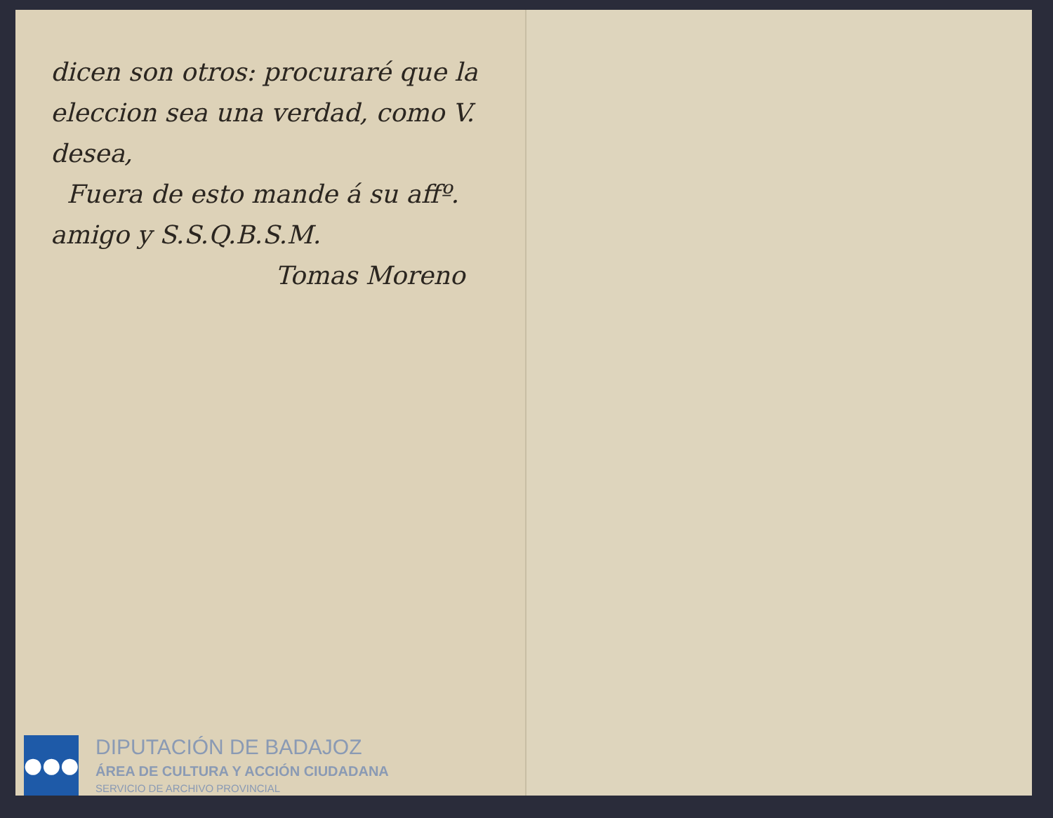dicen son otros: procuraré que la
eleccion sea una verdad, como V.
desea,
Fuera de esto mande á su affº.
amigo y S.S.Q.B.S.M.
Tomas Moreno
●●●
DIPUTACIÓN DE BADAJOZ
ÁREA DE CULTURA Y ACCIÓN CIUDADANA
SERVICIO DE ARCHIVO PROVINCIAL